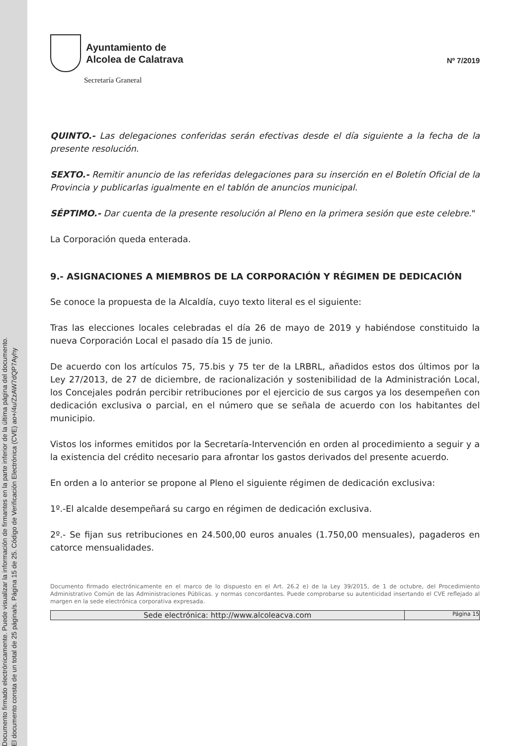Documento firmado electrónicamente. Puede visualizar la información de firmantes en la parte inferior de la última página del documento.
El documento consta de un total de 25 página/s. Página 15 de 25. Código de Verificación Electrónica (CVE) ao+/4u/ZzAW7dQP7Ayhy
Ayuntamiento de
Alcolea de Calatrava
Secretaría Graneral
Nº 7/2019
QUINTO.- Las delegaciones conferidas serán efectivas desde el día siguiente a la fecha de la presente resolución.
SEXTO.- Remitir anuncio de las referidas delegaciones para su inserción en el Boletín Oficial de la Provincia y publicarlas igualmente en el tablón de anuncios municipal.
SÉPTIMO.- Dar cuenta de la presente resolución al Pleno en la primera sesión que este celebre."
La Corporación queda enterada.
9.- ASIGNACIONES A MIEMBROS DE LA CORPORACIÓN Y RÉGIMEN DE DEDICACIÓN
Se conoce la propuesta de la Alcaldía, cuyo texto literal es el siguiente:
Tras las elecciones locales celebradas el día 26 de mayo de 2019 y habiéndose constituido la nueva Corporación Local el pasado día 15 de junio.
De acuerdo con los artículos 75, 75.bis y 75 ter de la LRBRL, añadidos estos dos últimos por la Ley 27/2013, de 27 de diciembre, de racionalización y sostenibilidad de la Administración Local, los Concejales podrán percibir retribuciones por el ejercicio de sus cargos ya los desempeñen con dedicación exclusiva o parcial, en el número que se señala de acuerdo con los habitantes del municipio.
Vistos los informes emitidos por la Secretaría-Intervención en orden al procedimiento a seguir y a la existencia del crédito necesario para afrontar los gastos derivados del presente acuerdo.
En orden a lo anterior se propone al Pleno el siguiente régimen de dedicación exclusiva:
1º.-El alcalde desempeñará su cargo en régimen de dedicación exclusiva.
2º.- Se fijan sus retribuciones en 24.500,00 euros anuales (1.750,00 mensuales), pagaderos en catorce mensualidades.
Documento firmado electrónicamente en el marco de lo dispuesto en el Art. 26.2 e) de la Ley 39/2015, de 1 de octubre, del Procedimiento Administrativo Común de las Administraciones Públicas. y normas concordantes. Puede comprobarse su autenticidad insertando el CVE reflejado al margen en la sede electrónica corporativa expresada.
Sede electrónica: http://www.alcoleacva.com
Página 15